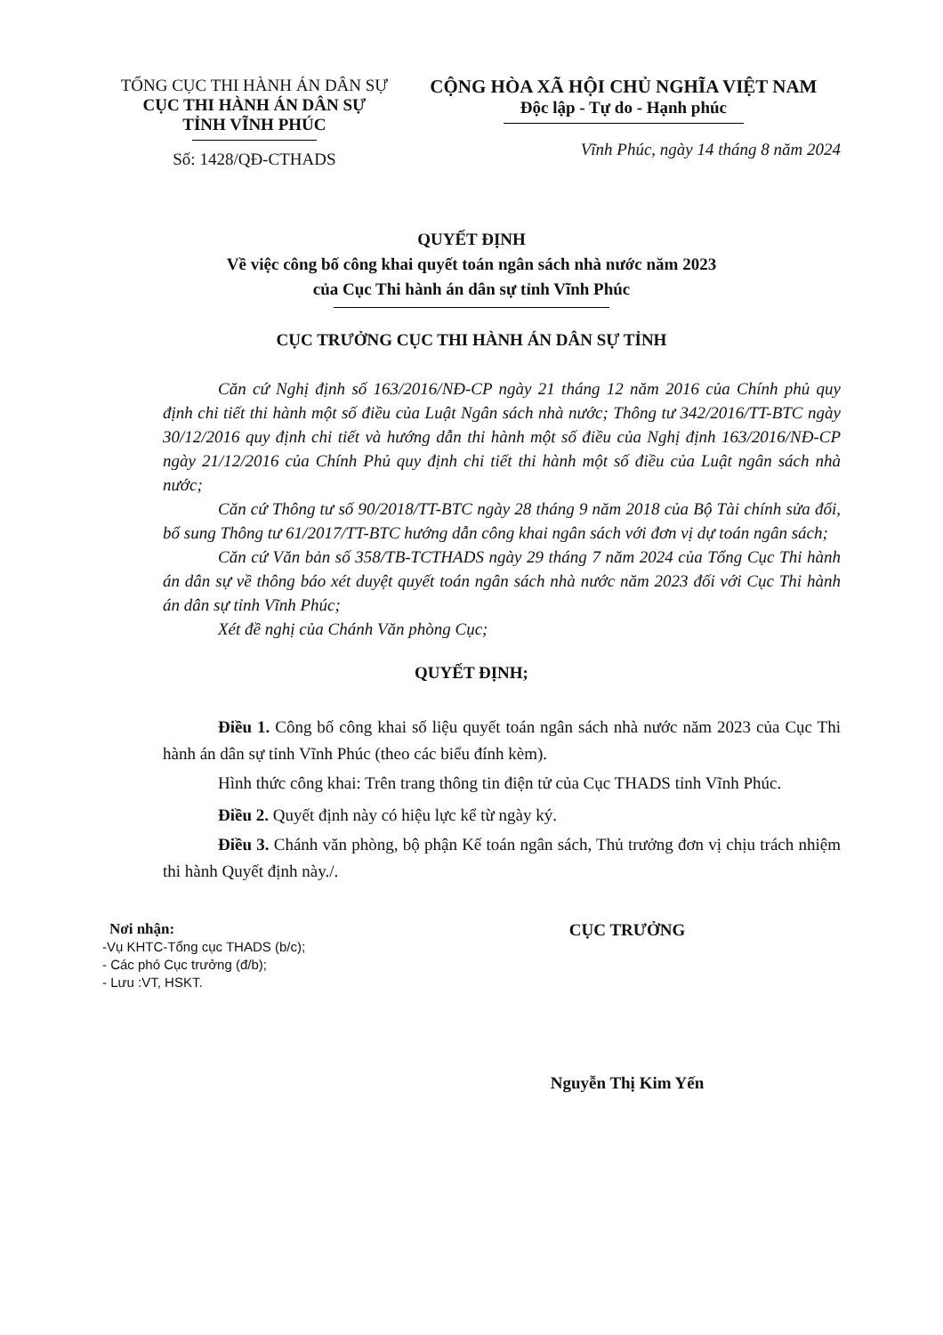TỔNG CỤC THI HÀNH ÁN DÂN SỰ
CỤC THI HÀNH ÁN DÂN SỰ
TỈNH VĨNH PHÚC
Số: 1428/QĐ-CTHADS
CỘNG HÒA XÃ HỘI CHỦ NGHĨA VIỆT NAM
Độc lập - Tự do - Hạnh phúc
Vĩnh Phúc, ngày 14 tháng 8 năm 2024
QUYẾT ĐỊNH
Về việc công bố công khai quyết toán ngân sách nhà nước năm 2023
của Cục Thi hành án dân sự tỉnh Vĩnh Phúc
CỤC TRƯỞNG CỤC THI HÀNH ÁN DÂN SỰ TỈNH
Căn cứ Nghị định số 163/2016/NĐ-CP ngày 21 tháng 12 năm 2016 của Chính phủ quy định chi tiết thi hành một số điều của Luật Ngân sách nhà nước; Thông tư 342/2016/TT-BTC ngày 30/12/2016 quy định chi tiết và hướng dẫn thi hành một số điều của Nghị định 163/2016/NĐ-CP ngày 21/12/2016 của Chính Phủ quy định chi tiết thi hành một số điều của Luật ngân sách nhà nước;
Căn cứ Thông tư số 90/2018/TT-BTC ngày 28 tháng 9 năm 2018 của Bộ Tài chính sửa đổi, bổ sung Thông tư 61/2017/TT-BTC hướng dẫn công khai ngân sách với đơn vị dự toán ngân sách;
Căn cứ Văn bản số 358/TB-TCTHADS ngày 29 tháng 7 năm 2024 của Tổng Cục Thi hành án dân sự về thông báo xét duyệt quyết toán ngân sách nhà nước năm 2023 đối với Cục Thi hành án dân sự tỉnh Vĩnh Phúc;
Xét đề nghị của Chánh Văn phòng Cục;
QUYẾT ĐỊNH;
Điều 1. Công bố công khai số liệu quyết toán ngân sách nhà nước năm 2023 của Cục Thi hành án dân sự tỉnh Vĩnh Phúc (theo các biểu đính kèm).
Hình thức công khai: Trên trang thông tin điện tử của Cục THADS tỉnh Vĩnh Phúc.
Điều 2. Quyết định này có hiệu lực kể từ ngày ký.
Điều 3. Chánh văn phòng, bộ phận Kế toán ngân sách, Thủ trưởng đơn vị chịu trách nhiệm thi hành Quyết định này./.
Nơi nhận:
-Vụ KHTC-Tổng cục THADS (b/c);
- Các phó Cục trưởng (đ/b);
- Lưu :VT, HSKT.
CỤC TRƯỞNG
Nguyễn Thị Kim Yến